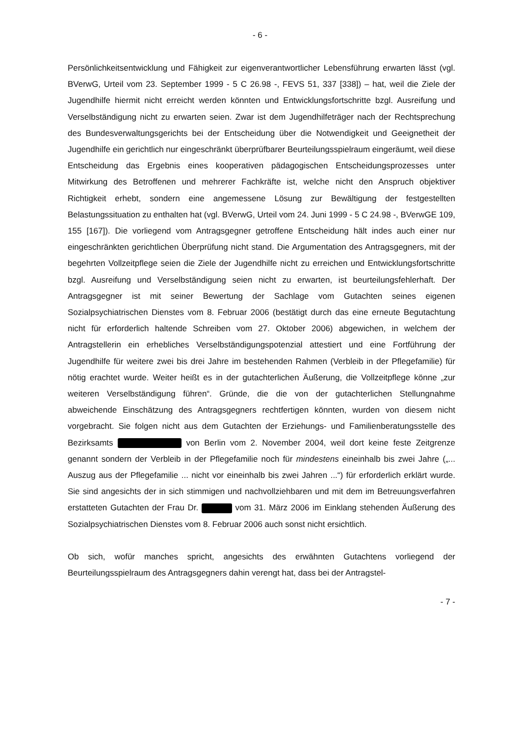- 6 -
Persönlichkeitsentwicklung und Fähigkeit zur eigenverantwortlicher Lebensführung erwarten lässt (vgl. BVerwG, Urteil vom 23. September 1999 - 5 C 26.98 -, FEVS 51, 337 [338]) – hat, weil die Ziele der Jugendhilfe hiermit nicht erreicht werden könnten und Entwicklungsfortschritte bzgl. Ausreifung und Verselbständigung nicht zu erwarten seien. Zwar ist dem Jugendhilfeträger nach der Rechtsprechung des Bundesverwaltungsgerichts bei der Entscheidung über die Notwendigkeit und Geeignetheit der Jugendhilfe ein gerichtlich nur eingeschränkt überprüfbarer Beurteilungsspielraum eingeräumt, weil diese Entscheidung das Ergebnis eines kooperativen pädagogischen Entscheidungsprozesses unter Mitwirkung des Betroffenen und mehrerer Fachkräfte ist, welche nicht den Anspruch objektiver Richtigkeit erhebt, sondern eine angemessene Lösung zur Bewältigung der festgestellten Belastungssituation zu enthalten hat (vgl. BVerwG, Urteil vom 24. Juni 1999 - 5 C 24.98 -, BVerwGE 109, 155 [167]). Die vorliegend vom Antragsgegner getroffene Entscheidung hält indes auch einer nur eingeschränkten gerichtlichen Überprüfung nicht stand. Die Argumentation des Antragsgegners, mit der begehrten Vollzeitpflege seien die Ziele der Jugendhilfe nicht zu erreichen und Entwicklungsfortschritte bzgl. Ausreifung und Verselbständigung seien nicht zu erwarten, ist beurteilungsfehlerhaft. Der Antragsgegner ist mit seiner Bewertung der Sachlage vom Gutachten seines eigenen Sozialpsychiatrischen Dienstes vom 8. Februar 2006 (bestätigt durch das eine erneute Begutachtung nicht für erforderlich haltende Schreiben vom 27. Oktober 2006) abgewichen, in welchem der Antragstellerin ein erhebliches Verselbständigungspotenzial attestiert und eine Fortführung der Jugendhilfe für weitere zwei bis drei Jahre im bestehenden Rahmen (Verbleib in der Pflegefamilie) für nötig erachtet wurde. Weiter heißt es in der gutachterlichen Äußerung, die Vollzeitpflege könne „zur weiteren Verselbständigung führen“. Gründe, die die von der gutachterlichen Stellungnahme abweichende Einschätzung des Antragsgegners rechtfertigen könnten, wurden von diesem nicht vorgebracht. Sie folgen nicht aus dem Gutachten der Erziehungs- und Familienberatungsstelle des Bezirksamts von Berlin vom 2. November 2004, weil dort keine feste Zeitgrenze genannt sondern der Verbleib in der Pflegefamilie noch für mindestens eineinhalb bis zwei Jahre („... Auszug aus der Pflegefamilie ... nicht vor eineinhalb bis zwei Jahren ...“) für erforderlich erklärt wurde. Sie sind angesichts der in sich stimmigen und nachvollziehbaren und mit dem im Betreuungsverfahren erstatteten Gutachten der Frau Dr. vom 31. März 2006 im Einklang stehenden Äußerung des Sozialpsychiatrischen Dienstes vom 8. Februar 2006 auch sonst nicht ersichtlich.
Ob sich, wofür manches spricht, angesichts des erwähnten Gutachtens vorliegend der Beurteilungsspielraum des Antragsgegners dahin verengt hat, dass bei der Antragstel-
- 7 -